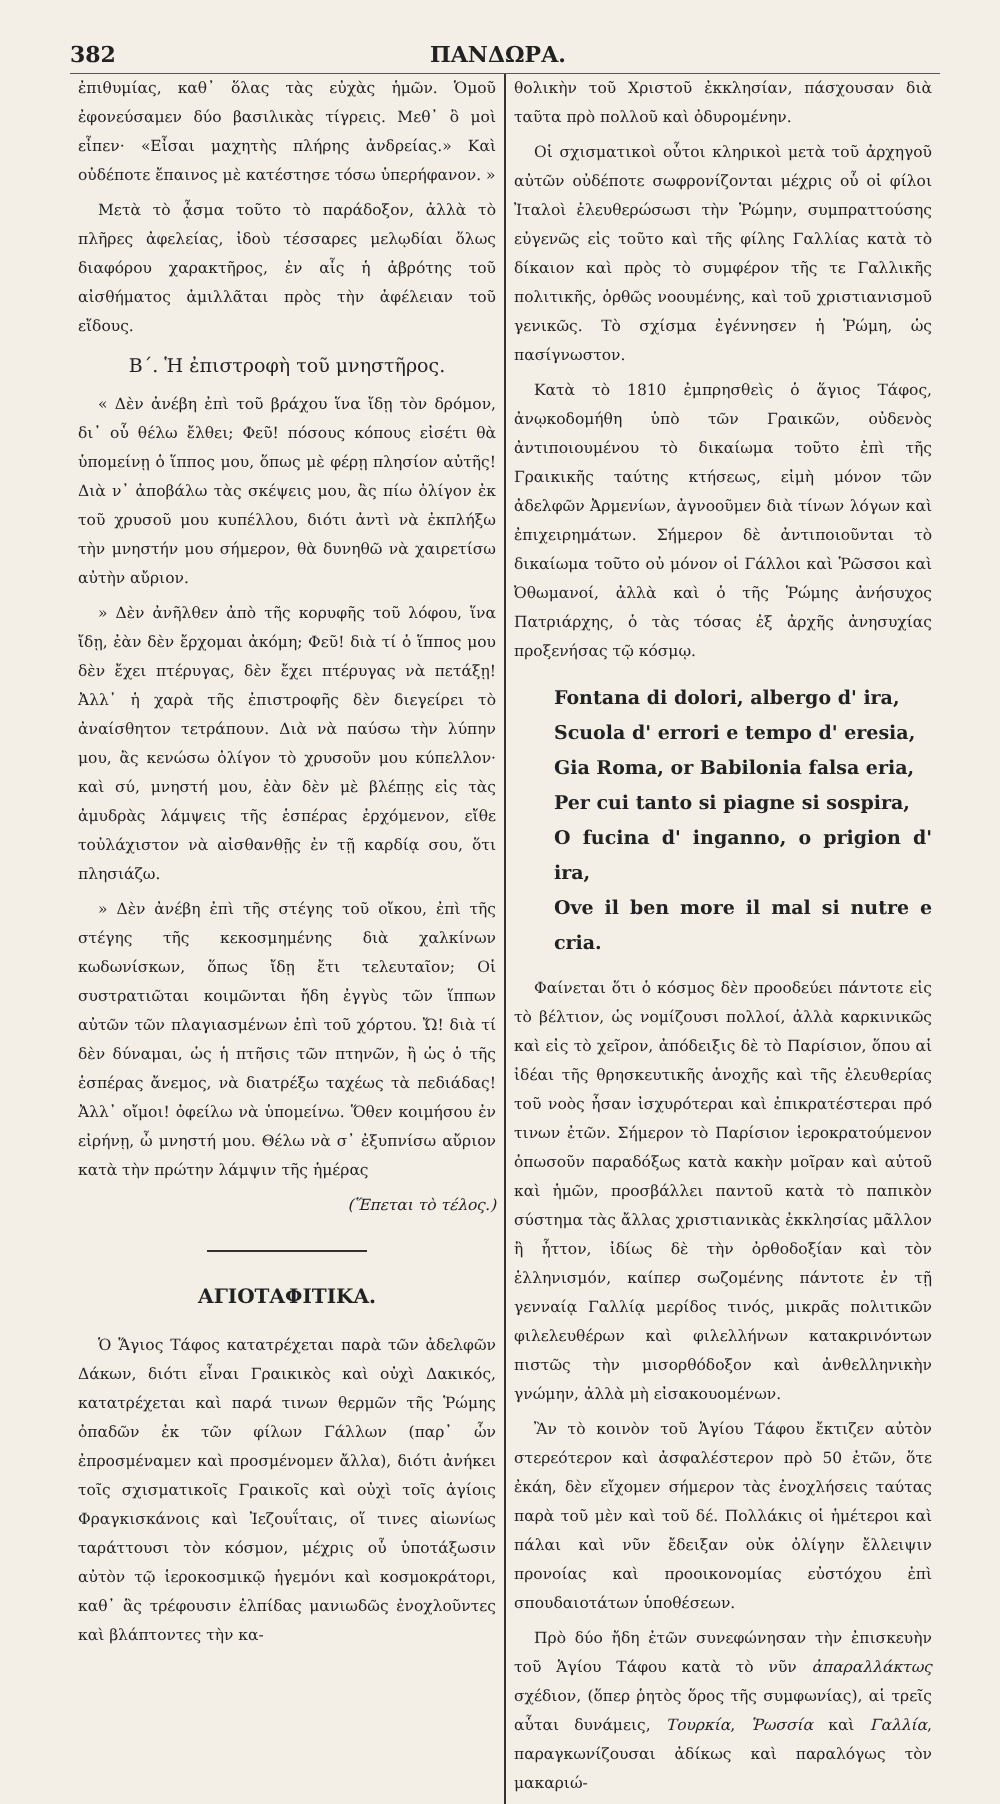382 ΠΑΝΔΩΡΑ.
ἐπιθυμίας, καθ᾽ ὅλας τὰς εὐχὰς ἡμῶν. Ὁμοῦ ἐφονεύσαμεν δύο βασιλικὰς τίγρεις. Μεθ᾽ ὃ μοὶ εἶπεν· «Εἶσαι μαχητὴς πλήρης ἀνδρείας.» Καὶ οὐδέποτε ἔπαινος μὲ κατέστησε τόσω ὑπερήφανον. »
Μετὰ τὸ ᾆσμα τοῦτο τὸ παράδοξον, ἀλλὰ τὸ πλῆρες ἀφελείας, ἰδοὺ τέσσαρες μελῳδίαι ὅλως διαφόρου χαρακτῆρος, ἐν αἷς ἡ ἁβρότης τοῦ αἰσθήματος ἁμιλλᾶται πρὸς τὴν ἀφέλειαν τοῦ εἴδους.
Β΄. Ἡ ἐπιστροφὴ τοῦ μνηστῆρος.
« Δὲν ἀνέβη ἐπὶ τοῦ βράχου ἵνα ἴδῃ τὸν δρόμον, δι᾽ οὗ θέλω ἔλθει; Φεῦ! πόσους κόπους εἰσέτι θὰ ὑπομείνῃ ὁ ἵππος μου, ὅπως μὲ φέρῃ πλησίον αὐτῆς! Διὰ ν᾽ ἀποβάλω τὰς σκέψεις μου, ἂς πίω ὀλίγον ἐκ τοῦ χρυσοῦ μου κυπέλλου, διότι ἀντὶ νὰ ἐκπλήξω τὴν μνηστήν μου σήμερον, θὰ δυνηθῶ νὰ χαιρετίσω αὐτὴν αὔριον.
» Δὲν ἀνῆλθεν ἀπὸ τῆς κορυφῆς τοῦ λόφου, ἵνα ἴδῃ, ἐὰν δὲν ἔρχομαι ἀκόμη; Φεῦ! διὰ τί ὁ ἵππος μου δὲν ἔχει πτέρυγας, δὲν ἔχει πτέρυγας νὰ πετάξῃ! Ἀλλ᾽ ἡ χαρὰ τῆς ἐπιστροφῆς δὲν διεγείρει τὸ ἀναίσθητον τετράπουν. Διὰ νὰ παύσω τὴν λύπην μου, ἂς κενώσω ὀλίγον τὸ χρυσοῦν μου κύπελλον· καὶ σύ, μνηστή μου, ἐὰν δὲν μὲ βλέπῃς εἰς τὰς ἀμυδρὰς λάμψεις τῆς ἑσπέρας ἐρχόμενον, εἴθε τοὐλάχιστον νὰ αἰσθανθῇς ἐν τῇ καρδίᾳ σου, ὅτι πλησιάζω.
» Δὲν ἀνέβη ἐπὶ τῆς στέγης τοῦ οἴκου, ἐπὶ τῆς στέγης τῆς κεκοσμημένης διὰ χαλκίνων κωδωνίσκων, ὅπως ἴδῃ ἔτι τελευταῖον; Οἱ συστρατιῶται κοιμῶνται ἤδη ἐγγὺς τῶν ἵππων αὐτῶν τῶν πλαγιασμένων ἐπὶ τοῦ χόρτου. Ὤ! διὰ τί δὲν δύναμαι, ὡς ἡ πτῆσις τῶν πτηνῶν, ἢ ὡς ὁ τῆς ἑσπέρας ἄνεμος, νὰ διατρέξω ταχέως τὰ πεδιάδας! Ἀλλ᾽ οἴμοι! ὀφείλω νὰ ὑπομείνω. Ὅθεν κοιμήσου ἐν εἰρήνῃ, ὦ μνηστή μου. Θέλω νὰ σ᾽ ἐξυπνίσω αὔριον κατὰ τὴν πρώτην λάμψιν τῆς ἡμέρας
(Ἕπεται τὸ τέλος.)
ΑΓΙΟΤΑΦΙΤΙΚΑ.
Ὁ Ἅγιος Τάφος κατατρέχεται παρὰ τῶν ἀδελφῶν Δάκων, διότι εἶναι Γραικικὸς καὶ οὐχὶ Δακικός, κατατρέχεται καὶ παρά τινων θερμῶν τῆς Ῥώμης ὀπαδῶν ἐκ τῶν φίλων Γάλλων (παρ᾽ ὧν ἐπροσμέναμεν καὶ προσμένομεν ἄλλα), διότι ἀνήκει τοῖς σχισματικοῖς Γραικοῖς καὶ οὐχὶ τοῖς ἁγίοις Φραγκισκάνοις καὶ Ἰεζουΐταις, οἵ τινες αἰωνίως ταράττουσι τὸν κόσμον, μέχρις οὗ ὑποτάξωσιν αὐτὸν τῷ ἱεροκοσμικῷ ἡγεμόνι καὶ κοσμοκράτορι, καθ᾽ ἃς τρέφουσιν ἐλπίδας μανιωδῶς ἐνοχλοῦντες καὶ βλάπτοντες τὴν κα-
θολικὴν τοῦ Χριστοῦ ἐκκλησίαν, πάσχουσαν διὰ ταῦτα πρὸ πολλοῦ καὶ ὀδυρομένην.
Οἱ σχισματικοὶ οὗτοι κληρικοὶ μετὰ τοῦ ἀρχηγοῦ αὐτῶν οὐδέποτε σωφρονίζονται μέχρις οὗ οἱ φίλοι Ἰταλοὶ ἐλευθερώσωσι τὴν Ῥώμην, συμπραττούσης εὐγενῶς εἰς τοῦτο καὶ τῆς φίλης Γαλλίας κατὰ τὸ δίκαιον καὶ πρὸς τὸ συμφέρον τῆς τε Γαλλικῆς πολιτικῆς, ὀρθῶς νοουμένης, καὶ τοῦ χριστιανισμοῦ γενικῶς. Τὸ σχίσμα ἐγέννησεν ἡ Ῥώμη, ὡς πασίγνωστον.
Κατὰ τὸ 1810 ἐμπρησθεὶς ὁ ἅγιος Τάφος, ἀνῳκοδομήθη ὑπὸ τῶν Γραικῶν, οὐδενὸς ἀντιποιουμένου τὸ δικαίωμα τοῦτο ἐπὶ τῆς Γραικικῆς ταύτης κτήσεως, εἰμὴ μόνον τῶν ἀδελφῶν Ἀρμενίων, ἀγνοοῦμεν διὰ τίνων λόγων καὶ ἐπιχειρημάτων. Σήμερον δὲ ἀντιποιοῦνται τὸ δικαίωμα τοῦτο οὐ μόνον οἱ Γάλλοι καὶ Ῥῶσσοι καὶ Ὀθωμανοί, ἀλλὰ καὶ ὁ τῆς Ῥώμης ἀνήσυχος Πατριάρχης, ὁ τὰς τόσας ἐξ ἀρχῆς ἀνησυχίας προξενήσας τῷ κόσμῳ.
Fontana di dolori, albergo d' ira,
Scuola d' errori e tempo d' eresia,
Gia Roma, or Babilonia falsa eria,
Per cui tanto si piagne si sospira,
O fucina d' inganno, o prigion d' ira,
Ove il ben more il mal si nutre e cria.
Φαίνεται ὅτι ὁ κόσμος δὲν προοδεύει πάντοτε εἰς τὸ βέλτιον, ὡς νομίζουσι πολλοί, ἀλλὰ καρκινικῶς καὶ εἰς τὸ χεῖρον, ἀπόδειξις δὲ τὸ Παρίσιον, ὅπου αἱ ἰδέαι τῆς θρησκευτικῆς ἀνοχῆς καὶ τῆς ἐλευθερίας τοῦ νοὸς ἦσαν ἰσχυρότεραι καὶ ἐπικρατέστεραι πρό τινων ἐτῶν. Σήμερον τὸ Παρίσιον ἱεροκρατούμενον ὁπωσοῦν παραδόξως κατὰ κακὴν μοῖραν καὶ αὐτοῦ καὶ ἡμῶν, προσβάλλει παντοῦ κατὰ τὸ παπικὸν σύστημα τὰς ἄλλας χριστιανικὰς ἐκκλησίας μᾶλλον ἢ ἧττον, ἰδίως δὲ τὴν ὀρθοδοξίαν καὶ τὸν ἑλληνισμόν, καίπερ σωζομένης πάντοτε ἐν τῇ γενναίᾳ Γαλλίᾳ μερίδος τινός, μικρᾶς πολιτικῶν φιλελευθέρων καὶ φιλελλήνων κατακρινόντων πιστῶς τὴν μισορθόδοξον καὶ ἀνθελληνικὴν γνώμην, ἀλλὰ μὴ εἰσακουομένων.
Ἂν τὸ κοινὸν τοῦ Ἁγίου Τάφου ἔκτιζεν αὐτὸν στερεότερον καὶ ἀσφαλέστερον πρὸ 50 ἐτῶν, ὅτε ἐκάη, δὲν εἴχομεν σήμερον τὰς ἐνοχλήσεις ταύτας παρὰ τοῦ μὲν καὶ τοῦ δέ. Πολλάκις οἱ ἡμέτεροι καὶ πάλαι καὶ νῦν ἔδειξαν οὐκ ὀλίγην ἔλλειψιν προνοίας καὶ προοικονομίας εὐστόχου ἐπὶ σπουδαιοτάτων ὑποθέσεων.
Πρὸ δύο ἤδη ἐτῶν συνεφώνησαν τὴν ἐπισκευὴν τοῦ Ἁγίου Τάφου κατὰ τὸ νῦν ἀπαραλλάκτως σχέδιον, (ὅπερ ῥητὸς ὅρος τῆς συμφωνίας), αἱ τρεῖς αὗται δυνάμεις, Τουρκία, Ῥωσσία καὶ Γαλλία, παραγκωνίζουσαι ἀδίκως καὶ παραλόγως τὸν μακαριώ-